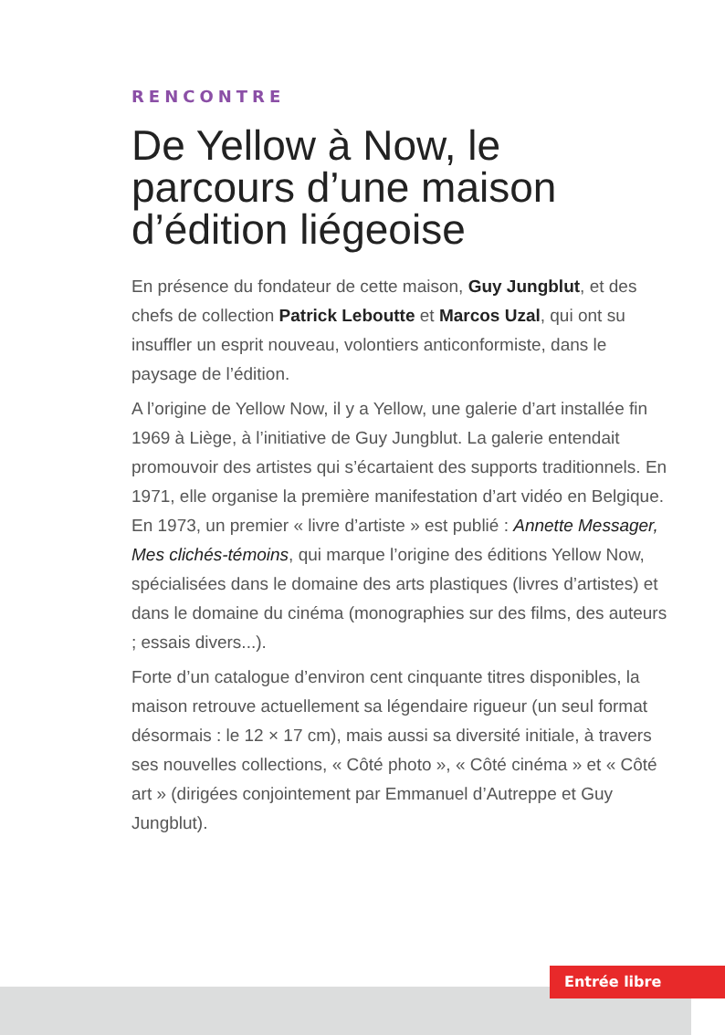RENCONTRE
De Yellow à Now, le parcours d’une maison d’édition liégeoise
En présence du fondateur de cette maison, Guy Jungblut, et des chefs de collection Patrick Leboutte et Marcos Uzal, qui ont su insuffler un esprit nouveau, volontiers anticonformiste, dans le paysage de l’édition.
A l’origine de Yellow Now, il y a Yellow, une galerie d’art installée fin 1969 à Liège, à l’initiative de Guy Jungblut. La galerie entendait promouvoir des artistes qui s’écartaient des supports traditionnels. En 1971, elle organise la première manifestation d’art vidéo en Belgique. En 1973, un premier « livre d’artiste » est publié : Annette Messager, Mes clichés-témoins, qui marque l’origine des éditions Yellow Now, spécialisées dans le domaine des arts plastiques (livres d’artistes) et dans le domaine du cinéma (monographies sur des films, des auteurs ; essais divers...).
Forte d’un catalogue d’environ cent cinquante titres disponibles, la maison retrouve actuellement sa légendaire rigueur (un seul format désormais : le 12 × 17 cm), mais aussi sa diversité initiale, à travers ses nouvelles collections, « Côté photo », « Côté cinéma » et « Côté art » (dirigées conjointement par Emmanuel d’Autreppe et Guy Jungblut).
Entrée libre